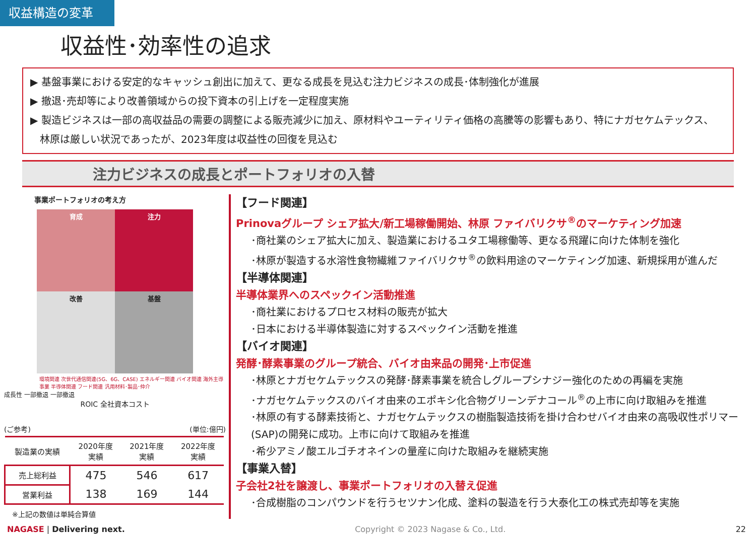収益構造の変革
収益性･効率性の追求
▶ 基盤事業における安定的なキャッシュ創出に加えて、更なる成長を見込む注力ビジネスの成長･体制強化が進展
▶ 撤退･売却等により改善領域からの投下資本の引上げを一定程度実施
▶ 製造ビジネスは一部の高収益品の需要の調整による販売減少に加え、原材料やユーティリティ価格の高騰等の影響もあり、特にナガセケムテックス、
林原は厳しい状況であったが、2023年度は収益性の回復を見込む
注力ビジネスの成長とポートフォリオの入替
事業ポートフォリオの考え方
育成
注力
改善
基盤
環境関連 次世代通信関連(5G、6G、CASE) エネルギー関連 バイオ関連 海外主導事業 半導体関連 フード関連 汎用材料･製品･仲介
成長性 一部撤退 一部撤退
ROIC 全社資本コスト
(ご参考) (単位:億円)
| 製造業の実績 | 2020年度 実績 | 2021年度 実績 | 2022年度 実績 |
| --- | --- | --- | --- |
| 売上総利益 | 475 | 546 | 617 |
| 営業利益 | 138 | 169 | 144 |
※上記の数値は単純合算値
【フード関連】
Prinovaグループ シェア拡大/新工場稼働開始、林原 ファイバリクサ<sup>®</sup>のマーケティング加速
･商社業のシェア拡大に加え、製造業におけるユタ工場稼働等、更なる飛躍に向けた体制を強化
･林原が製造する水溶性食物繊維ファイバリクサ<sup>®</sup>の飲料用途のマーケティング加速、新規採用が進んだ
【半導体関連】
半導体業界へのスペックイン活動推進
･商社業におけるプロセス材料の販売が拡大
･日本における半導体製造に対するスペックイン活動を推進
【バイオ関連】
発酵･酵素事業のグループ統合、バイオ由来品の開発･上市促進
･林原とナガセケムテックスの発酵･酵素事業を統合しグループシナジー強化のための再編を実施
･ナガセケムテックスのバイオ由来のエポキシ化合物グリーンデナコール<sup>®</sup>の上市に向け取組みを推進
･林原の有する酵素技術と、ナガセケムテックスの樹脂製造技術を掛け合わせバイオ由来の高吸収性ポリマー(SAP)の開発に成功。上市に向けて取組みを推進
･希少アミノ酸エルゴチオネインの量産に向けた取組みを継続実施
【事業入替】
子会社2社を譲渡し、事業ポートフォリオの入替え促進
･合成樹脂のコンパウンドを行うセツナン化成、塗料の製造を行う大泰化工の株式売却等を実施
NAGASE | Delivering next. Copyright © 2023 Nagase & Co., Ltd. 22